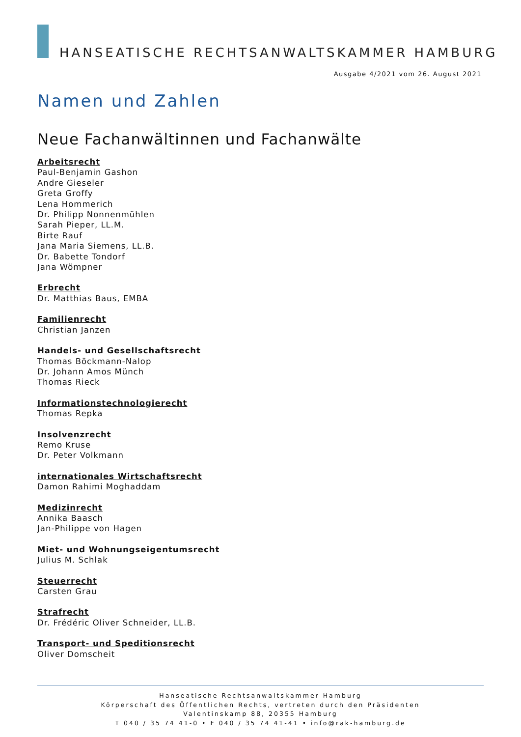HANSEATISCHE RECHTSANWALTSKAMMER HAMBURG
Ausgabe 4/2021 vom 26. August 2021
Namen und Zahlen
Neue Fachanwältinnen und Fachanwälte
Arbeitsrecht
Paul-Benjamin Gashon
Andre Gieseler
Greta Groffy
Lena Hommerich
Dr. Philipp Nonnenmühlen
Sarah Pieper, LL.M.
Birte Rauf
Jana Maria Siemens, LL.B.
Dr. Babette Tondorf
Jana Wömpner
Erbrecht
Dr. Matthias Baus, EMBA
Familienrecht
Christian Janzen
Handels- und Gesellschaftsrecht
Thomas Böckmann-Nalop
Dr. Johann Amos Münch
Thomas Rieck
Informationstechnologierecht
Thomas Repka
Insolvenzrecht
Remo Kruse
Dr. Peter Volkmann
internationales Wirtschaftsrecht
Damon Rahimi Moghaddam
Medizinrecht
Annika Baasch
Jan-Philippe von Hagen
Miet- und Wohnungseigentumsrecht
Julius M. Schlak
Steuerrecht
Carsten Grau
Strafrecht
Dr. Frédéric Oliver Schneider, LL.B.
Transport- und Speditionsrecht
Oliver Domscheit
Hanseatische Rechtsanwaltskammer Hamburg
Körperschaft des Öffentlichen Rechts, vertreten durch den Präsidenten
Valentinskamp 88, 20355 Hamburg
T 040 / 35 74 41-0 • F 040 / 35 74 41-41 • info@rak-hamburg.de